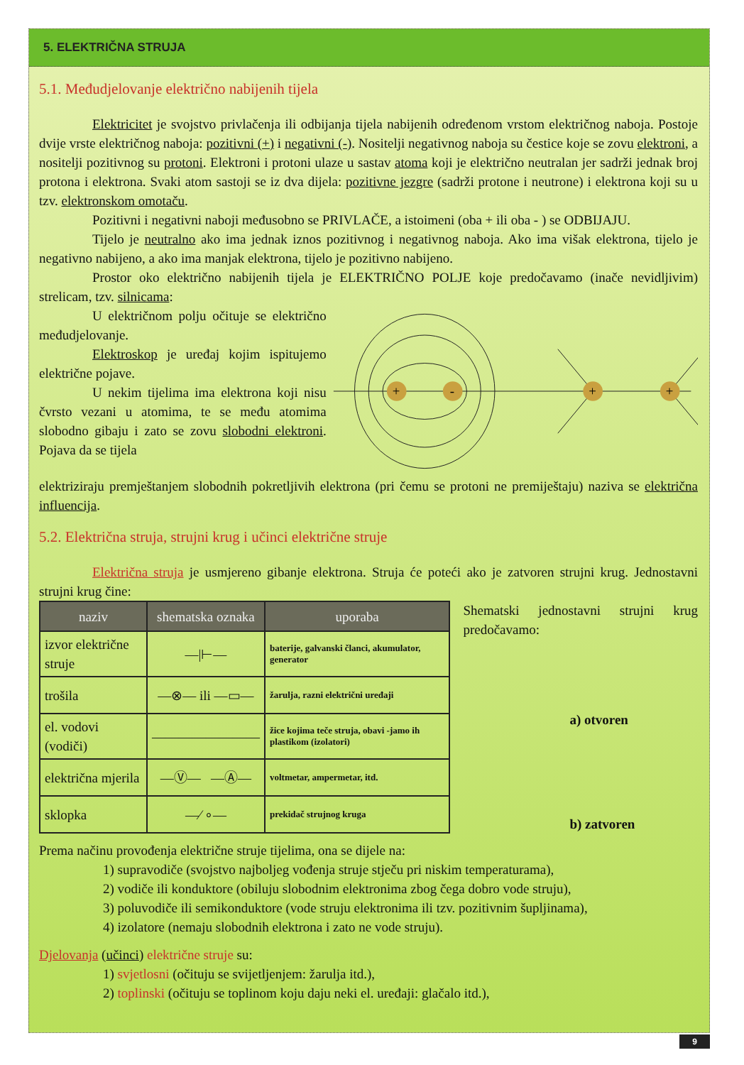5. ELEKTRIČNA STRUJA
5.1. Međudjelovanje električno nabijenih tijela
Elektricitet je svojstvo privlačenja ili odbijanja tijela nabijenih određenom vrstom električnog naboja. Postoje dvije vrste električnog naboja: pozitivni (+) i negativni (-). Nositelji negativnog naboja su čestice koje se zovu elektroni, a nositelji pozitivnog su protoni. Elektroni i protoni ulaze u sastav atoma koji je električno neutralan jer sadrži jednak broj protona i elektrona. Svaki atom sastoji se iz dva dijela: pozitivne jezgre (sadrži protone i neutrone) i elektrona koji su u tzv. elektronskom omotaču.
Pozitivni i negativni naboji međusobno se PRIVLAČE, a istoimeni (oba + ili oba - ) se ODBIJAJU.
Tijelo je neutralno ako ima jednak iznos pozitivnog i negativnog naboja. Ako ima višak elektrona, tijelo je negativno nabijeno, a ako ima manjak elektrona, tijelo je pozitivno nabijeno.
Prostor oko električno nabijenih tijela je ELEKTRIČNO POLJE koje predočavamo (inače nevidljivim) strelicam, tzv. silnicama:
U električnom polju očituje se električno međudjelovanje.
Elektroskop je uređaj kojim ispitujemo električne pojave.
U nekim tijelima ima elektrona koji nisu čvrsto vezani u atomima, te se među atomima slobodno gibaju i zato se zovu slobodni elektroni. Pojava da se tijela
+
-
+
+
elektriziraju premještanjem slobodnih pokretljivih elektrona (pri čemu se protoni ne premiještaju) naziva se električna influencija.
5.2. Električna struja, strujni krug i učinci električne struje
Električna struja je usmjereno gibanje elektrona. Struja će poteći ako je zatvoren strujni krug. Jednostavni strujni krug čine:
| naziv | shematska oznaka | uporaba |
| --- | --- | --- |
| izvor električne struje | —/⊢— | baterije, galvanski članci, akumulator, generator |
| trošila | —⊗— ili —▭— | žarulja, razni električni uređaji |
| el. vodovi (vodiči) | ———————— | žice kojima teče struja, obavi -jamo ih plastikom (izolatori) |
| električna mjerila | —Ⓥ— —Ⓐ— | voltmetar, ampermetar, itd. |
| sklopka | —⁄ ∘— | prekidač strujnog kruga |
Shematski jednostavni strujni krug predočavamo:
a) otvoren
b) zatvoren
Prema načinu provođenja električne struje tijelima, ona se dijele na:
1) supravodiče (svojstvo najboljeg vođenja struje stječu pri niskim temperaturama),
2) vodiče ili konduktore (obiluju slobodnim elektronima zbog čega dobro vode struju),
3) poluvodiče ili semikonduktore (vode struju elektronima ili tzv. pozitivnim šupljinama),
4) izolatore (nemaju slobodnih elektrona i zato ne vode struju).
Djelovanja (učinci) električne struje su:
1) svjetlosni (očituju se svijetljenjem: žarulja itd.),
2) toplinski (očituju se toplinom koju daju neki el. uređaji: glačalo itd.),
9